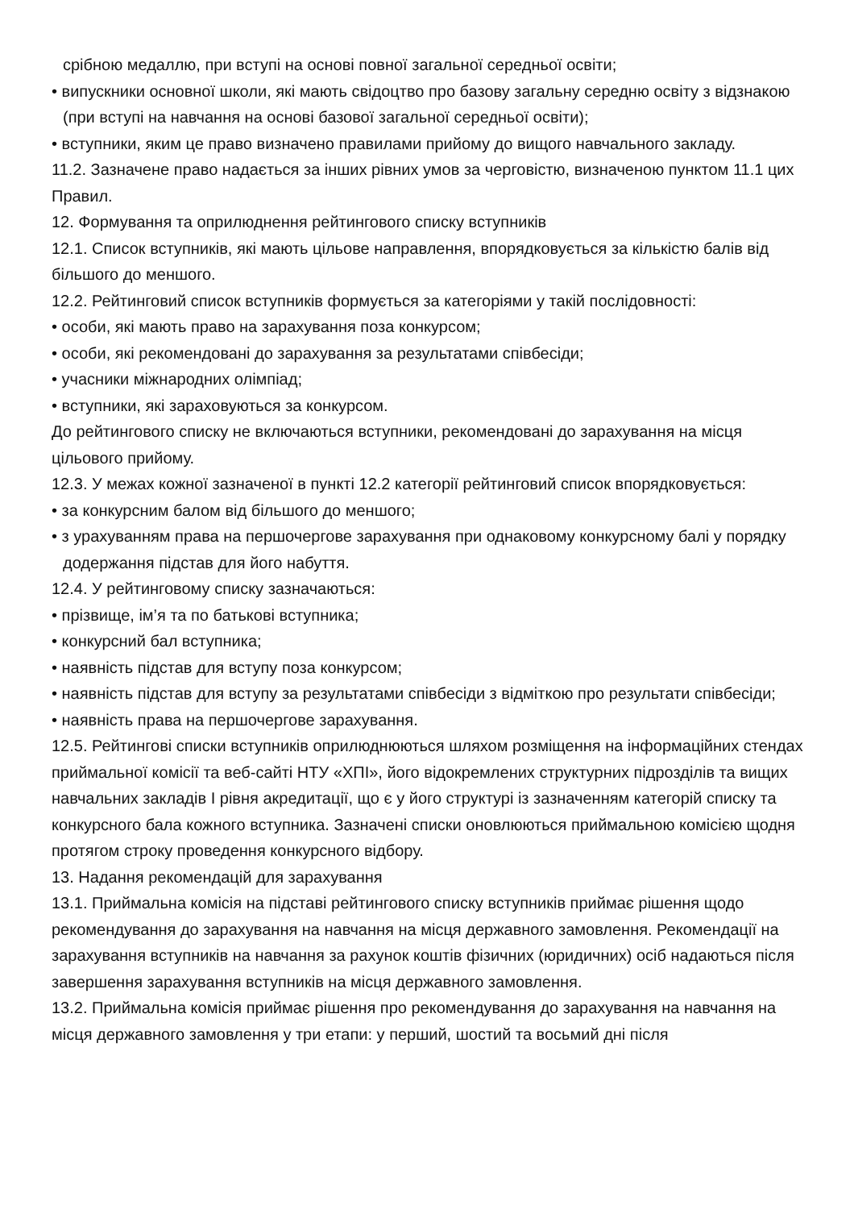срібною медаллю, при вступі на основі повної загальної середньої освіти;
• випускники основної школи, які мають свідоцтво про базову загальну середню освіту з відзнакою (при вступі на навчання на основі базової загальної середньої освіти);
• вступники, яким це право визначено правилами прийому до вищого навчального закладу.
11.2. Зазначене право надається за інших рівних умов за черговістю, визначеною пунктом 11.1 цих Правил.
12. Формування та оприлюднення рейтингового списку вступників
12.1. Список вступників, які мають цільове направлення, впорядковується за кількістю балів від більшого до меншого.
12.2. Рейтинговий список вступників формується за категоріями у такій послідовності:
• особи, які мають право на зарахування поза конкурсом;
• особи, які рекомендовані до зарахування за результатами співбесіди;
• учасники міжнародних олімпіад;
• вступники, які зараховуються за конкурсом.
До рейтингового списку не включаються вступники, рекомендовані до зарахування на місця цільового прийому.
12.3. У межах кожної зазначеної в пункті 12.2 категорії рейтинговий список впорядковується:
• за конкурсним балом від більшого до меншого;
• з урахуванням права на першочергове зарахування при однаковому конкурсному балі у порядку додержання підстав для його набуття.
12.4. У рейтинговому списку зазначаються:
• прізвище, ім’я та по батькові вступника;
• конкурсний бал вступника;
• наявність підстав для вступу поза конкурсом;
• наявність підстав для вступу за результатами співбесіди з відміткою про результати співбесіди;
• наявність права на першочергове зарахування.
12.5. Рейтингові списки вступників оприлюднюються шляхом розміщення на інформаційних стендах приймальної комісії та веб-сайті НТУ «ХПІ», його відокремлених структурних підрозділів та вищих навчальних закладів І рівня акредитації, що є у його структурі із зазначенням категорій списку та конкурсного бала кожного вступника. Зазначені списки оновлюються приймальною комісією щодня протягом строку проведення конкурсного відбору.
13. Надання рекомендацій для зарахування
13.1. Приймальна комісія на підставі рейтингового списку вступників приймає рішення щодо рекомендування до зарахування на навчання на місця державного замовлення. Рекомендації на зарахування вступників на навчання за рахунок коштів фізичних (юридичних) осіб надаються після завершення зарахування вступників на місця державного замовлення.
13.2. Приймальна комісія приймає рішення про рекомендування до зарахування на навчання на місця державного замовлення у три етапи: у перший, шостий та восьмий дні після